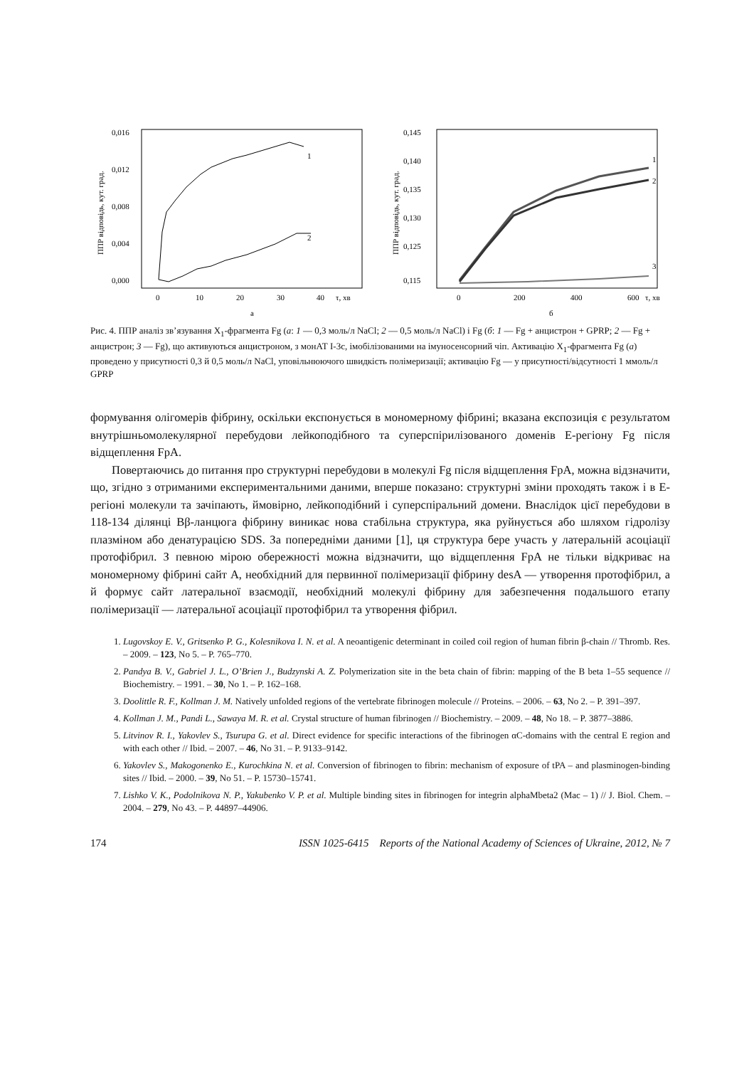ППР відповідь, кут. град.
0,016
0,012
0,008
0,004
0,000
0
10
20
30
40
τ, хв
а
1
2
ППР відповідь, кут. град.
0,145
0,140
0,135
0,130
0,125
0,115
0
200
400
600
τ, хв
б
1
2
3
Рис. 4. ППР аналіз зв’язування X<sub>1</sub>-фрагмента Fg (а: 1 — 0,3 моль/л NaCl; 2 — 0,5 моль/л NaCl) і Fg (б: 1 — Fg + анцистрон + GPRP; 2 — Fg + анцистрон; 3 — Fg), що активуються анцистроном, з монАТ I-3c, імобілізованими на імуносенсорний чіп. Активацію X<sub>1</sub>-фрагмента Fg (а) проведено у присутності 0,3 й 0,5 моль/л NaCl, уповільнюючого швидкість полімеризації; активацію Fg — у присутності/відсутності 1 ммоль/л GPRP
формування олігомерів фібрину, оскільки експонується в мономерному фібрині; вказана експозиція є результатом внутрішньомолекулярної перебудови лейкоподібного та суперспірилізованого доменів E-регіону Fg після відщеплення FpA.
Повертаючись до питання про структурні перебудови в молекулі Fg після відщеплення FpA, можна відзначити, що, згідно з отриманими експериментальними даними, вперше показано: структурні зміни проходять також і в E-регіоні молекули та зачіпають, ймовірно, лейкоподібний і суперспіральний домени. Внаслідок цієї перебудови в 118-134 ділянці Bβ-ланцюга фібрину виникає нова стабільна структура, яка руйнується або шляхом гідролізу плазміном або денатурацією SDS. За попередніми даними [1], ця структура бере участь у латеральній асоціації протофібрил. З певною мірою обережності можна відзначити, що відщеплення FpA не тільки відкриває на мономерному фібрині сайт A, необхідний для первинної полімеризації фібрину desA — утворення протофібрил, а й формує сайт латеральної взаємодії, необхідний молекулі фібрину для забезпечення подальшого етапу полімеризації — латеральної асоціації протофібрил та утворення фібрил.
1. Lugovskoy E. V., Gritsenko P. G., Kolesnikova I. N. et al. A neoantigenic determinant in coiled coil region of human fibrin β-chain // Thromb. Res. – 2009. – 123, No 5. – P. 765–770.
2. Pandya B. V., Gabriel J. L., O’Brien J., Budzynski A. Z. Polymerization site in the beta chain of fibrin: mapping of the B beta 1–55 sequence // Biochemistry. – 1991. – 30, No 1. – P. 162–168.
3. Doolittle R. F., Kollman J. M. Natively unfolded regions of the vertebrate fibrinogen molecule // Proteins. – 2006. – 63, No 2. – P. 391–397.
4. Kollman J. M., Pandi L., Sawaya M. R. et al. Crystal structure of human fibrinogen // Biochemistry. – 2009. – 48, No 18. – P. 3877–3886.
5. Litvinov R. I., Yakovlev S., Tsurupa G. et al. Direct evidence for specific interactions of the fibrinogen αC-domains with the central E region and with each other // Ibid. – 2007. – 46, No 31. – P. 9133–9142.
6. Yakovlev S., Makogonenko E., Kurochkina N. et al. Conversion of fibrinogen to fibrin: mechanism of exposure of tPA – and plasminogen-binding sites // Ibid. – 2000. – 39, No 51. – P. 15730–15741.
7. Lishko V. K., Podolnikova N. P., Yakubenko V. P. et al. Multiple binding sites in fibrinogen for integrin alphaMbeta2 (Mac – 1) // J. Biol. Chem. – 2004. – 279, No 43. – P. 44897–44906.
174 ISSN 1025-6415 Reports of the National Academy of Sciences of Ukraine, 2012, № 7